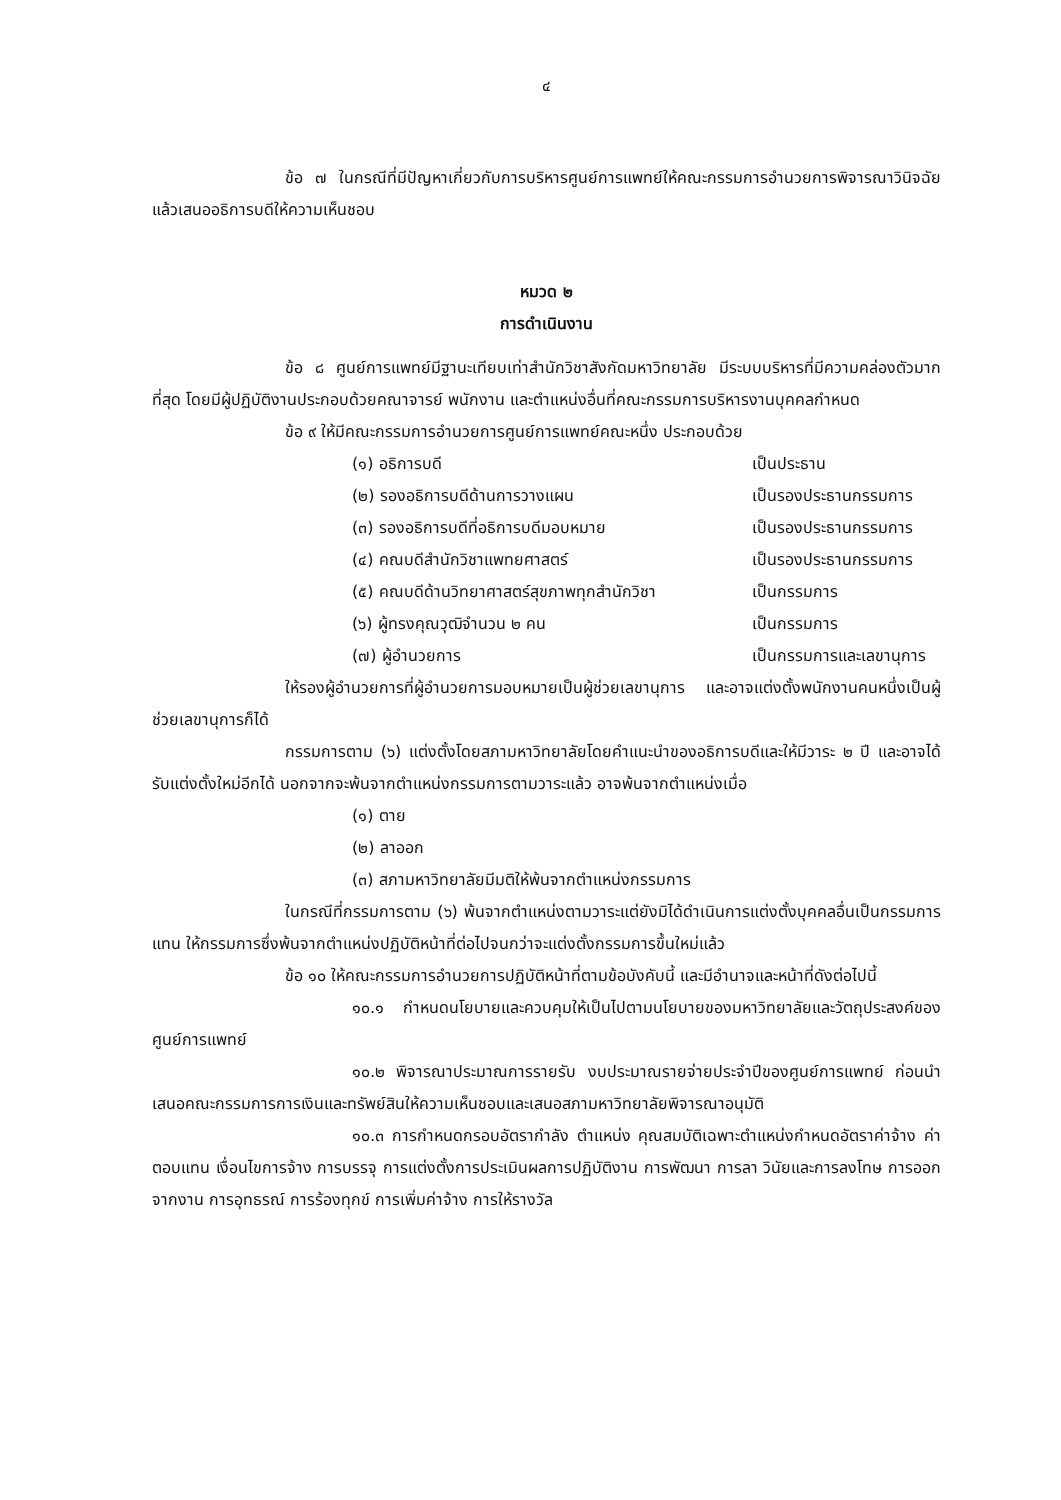๔
ข้อ ๗ ในกรณีที่มีปัญหาเกี่ยวกับการบริหารศูนย์การแพทย์ให้คณะกรรมการอำนวยการพิจารณาวินิจฉัยแล้วเสนออธิการบดีให้ความเห็นชอบ
หมวด ๒
การดำเนินงาน
ข้อ ๘ ศูนย์การแพทย์มีฐานะเทียบเท่าสำนักวิชาสังกัดมหาวิทยาลัย มีระบบบริหารที่มีความคล่องตัวมากที่สุด โดยมีผู้ปฏิบัติงานประกอบด้วยคณาจารย์ พนักงาน และตำแหน่งอื่นที่คณะกรรมการบริหารงานบุคคลกำหนด
ข้อ ๙ ให้มีคณะกรรมการอำนวยการศูนย์การแพทย์คณะหนึ่ง ประกอบด้วย
(๑) อธิการบดี เป็นประธาน
(๒) รองอธิการบดีด้านการวางแผน เป็นรองประธานกรรมการ
(๓) รองอธิการบดีที่อธิการบดีมอบหมาย เป็นรองประธานกรรมการ
(๔) คณบดีสำนักวิชาแพทยศาสตร์ เป็นรองประธานกรรมการ
(๕) คณบดีด้านวิทยาศาสตร์สุขภาพทุกสำนักวิชา เป็นกรรมการ
(๖) ผู้ทรงคุณวุฒิจำนวน ๒ คน เป็นกรรมการ
(๗) ผู้อำนวยการ เป็นกรรมการและเลขานุการ
ให้รองผู้อำนวยการที่ผู้อำนวยการมอบหมายเป็นผู้ช่วยเลขานุการ และอาจแต่งตั้งพนักงานคนหนึ่งเป็นผู้ช่วยเลขานุการก็ได้
กรรมการตาม (๖) แต่งตั้งโดยสภามหาวิทยาลัยโดยคำแนะนำของอธิการบดีและให้มีวาระ ๒ ปี และอาจได้รับแต่งตั้งใหม่อีกได้ นอกจากจะพ้นจากตำแหน่งกรรมการตามวาระแล้ว อาจพ้นจากตำแหน่งเมื่อ
(๑) ตาย
(๒) ลาออก
(๓) สภามหาวิทยาลัยมีมติให้พ้นจากตำแหน่งกรรมการ
ในกรณีที่กรรมการตาม (๖) พ้นจากตำแหน่งตามวาระแต่ยังมิได้ดำเนินการแต่งตั้งบุคคลอื่นเป็นกรรมการแทน ให้กรรมการซึ่งพ้นจากตำแหน่งปฏิบัติหน้าที่ต่อไปจนกว่าจะแต่งตั้งกรรมการขึ้นใหม่แล้ว
ข้อ ๑๐ ให้คณะกรรมการอำนวยการปฏิบัติหน้าที่ตามข้อบังคับนี้ และมีอำนาจและหน้าที่ดังต่อไปนี้
๑๐.๑ กำหนดนโยบายและควบคุมให้เป็นไปตามนโยบายของมหาวิทยาลัยและวัตถุประสงค์ของศูนย์การแพทย์
๑๐.๒ พิจารณาประมาณการรายรับ งบประมาณรายจ่ายประจำปีของศูนย์การแพทย์ ก่อนนำเสนอคณะกรรมการการเงินและทรัพย์สินให้ความเห็นชอบและเสนอสภามหาวิทยาลัยพิจารณาอนุมัติ
๑๐.๓ การกำหนดกรอบอัตรากำลัง ตำแหน่ง คุณสมบัติเฉพาะตำแหน่งกำหนดอัตราค่าจ้าง ค่าตอบแทน เงื่อนไขการจ้าง การบรรจุ การแต่งตั้งการประเมินผลการปฏิบัติงาน การพัฒนา การลา วินัยและการลงโทษ การออกจากงาน การอุทธรณ์ การร้องทุกข์ การเพิ่มค่าจ้าง การให้รางวัล